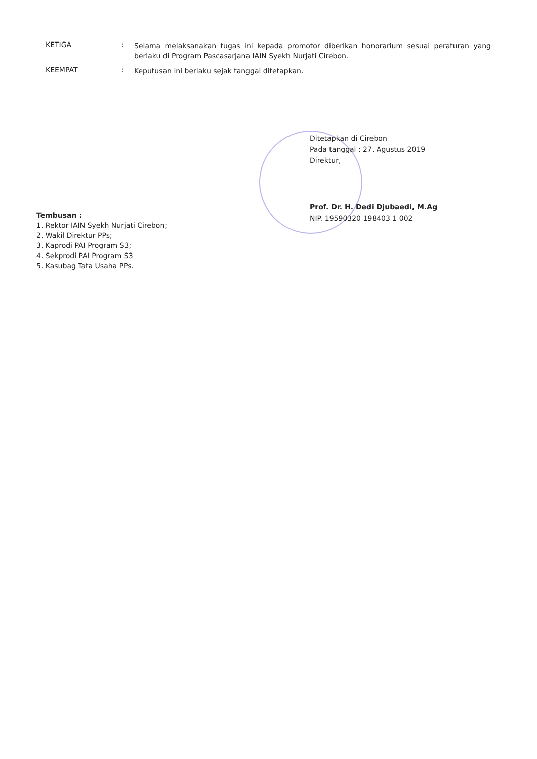KETIGA :
Selama melaksanakan tugas ini kepada promotor diberikan honorarium sesuai peraturan yang berlaku di Program Pascasarjana IAIN Syekh Nurjati Cirebon.
KEEMPAT :
Keputusan ini berlaku sejak tanggal ditetapkan.
Ditetapkan di Cirebon
Pada tanggal : 27. Agustus 2019
Direktur,
Prof. Dr. H. Dedi Djubaedi, M.Ag
NIP. 19590320 198403 1 002
Tembusan :
1. Rektor IAIN Syekh Nurjati Cirebon;
2. Wakil Direktur PPs;
3. Kaprodi PAI Program S3;
4. Sekprodi PAI Program S3
5. Kasubag Tata Usaha PPs.